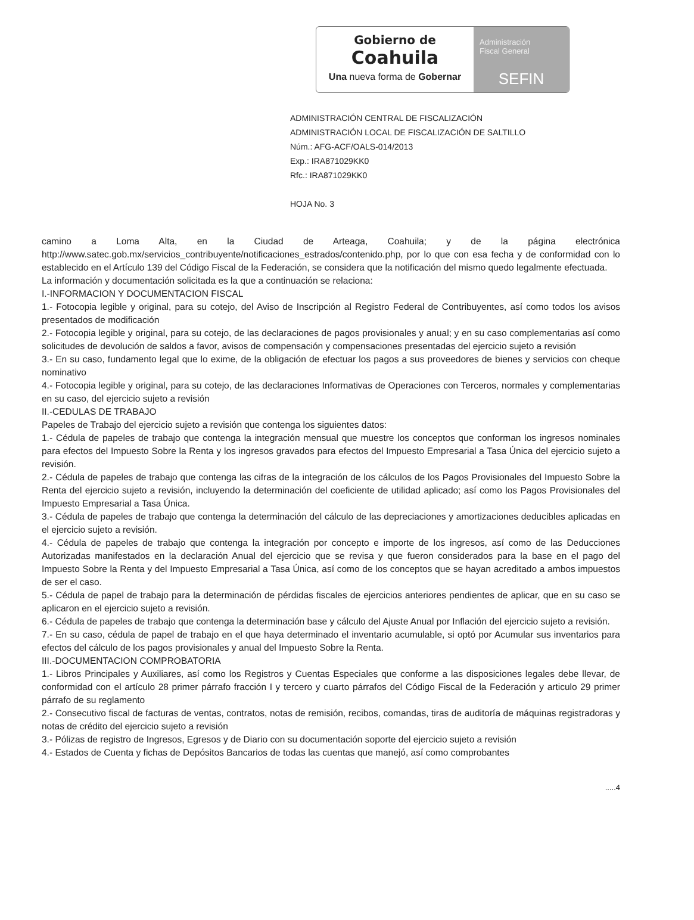Gobierno de
Coahuila
Una nueva forma de Gobernar
Administración
Fiscal General
SEFIN
ADMINISTRACIÓN CENTRAL DE FISCALIZACIÓN
ADMINISTRACIÓN LOCAL DE FISCALIZACIÓN DE SALTILLO
Núm.: AFG-ACF/OALS-014/2013
Exp.: IRA871029KK0
Rfc.: IRA871029KK0
HOJA No. 3
camino a Loma Alta, en la Ciudad de Arteaga, Coahuila; y de la página electrónica http://www.satec.gob.mx/servicios_contribuyente/notificaciones_estrados/contenido.php, por lo que con esa fecha y de conformidad con lo establecido en el Artículo 139 del Código Fiscal de la Federación, se considera que la notificación del mismo quedo legalmente efectuada.
La información y documentación solicitada es la que a continuación se relaciona:
I.-INFORMACION Y DOCUMENTACION FISCAL
1.- Fotocopia legible y original, para su cotejo, del Aviso de Inscripción al Registro Federal de Contribuyentes, así como todos los avisos presentados de modificación
2.- Fotocopia legible y original, para su cotejo, de las declaraciones de pagos provisionales y anual; y en su caso complementarias así como solicitudes de devolución de saldos a favor, avisos de compensación y compensaciones presentadas del ejercicio sujeto a revisión
3.- En su caso, fundamento legal que lo exime, de la obligación de efectuar los pagos a sus proveedores de bienes y servicios con cheque nominativo
4.- Fotocopia legible y original, para su cotejo, de las declaraciones Informativas de Operaciones con Terceros, normales y complementarias en su caso, del ejercicio sujeto a revisión
II.-CEDULAS DE TRABAJO
Papeles de Trabajo del ejercicio sujeto a revisión que contenga los siguientes datos:
1.- Cédula de papeles de trabajo que contenga la integración mensual que muestre los conceptos que conforman los ingresos nominales para efectos del Impuesto Sobre la Renta y los ingresos gravados para efectos del Impuesto Empresarial a Tasa Única del ejercicio sujeto a revisión.
2.- Cédula de papeles de trabajo que contenga las cifras de la integración de los cálculos de los Pagos Provisionales del Impuesto Sobre la Renta del ejercicio sujeto a revisión, incluyendo la determinación del coeficiente de utilidad aplicado; así como los Pagos Provisionales del Impuesto Empresarial a Tasa Única.
3.- Cédula de papeles de trabajo que contenga la determinación del cálculo de las depreciaciones y amortizaciones deducibles aplicadas en el ejercicio sujeto a revisión.
4.- Cédula de papeles de trabajo que contenga la integración por concepto e importe de los ingresos, así como de las Deducciones Autorizadas manifestados en la declaración Anual del ejercicio que se revisa y que fueron considerados para la base en el pago del Impuesto Sobre la Renta y del Impuesto Empresarial a Tasa Única, así como de los conceptos que se hayan acreditado a ambos impuestos de ser el caso.
5.- Cédula de papel de trabajo para la determinación de pérdidas fiscales de ejercicios anteriores pendientes de aplicar, que en su caso se aplicaron en el ejercicio sujeto a revisión.
6.- Cédula de papeles de trabajo que contenga la determinación base y cálculo del Ajuste Anual por Inflación del ejercicio sujeto a revisión.
7.- En su caso, cédula de papel de trabajo en el que haya determinado el inventario acumulable, si optó por Acumular sus inventarios para efectos del cálculo de los pagos provisionales y anual del Impuesto Sobre la Renta.
III.-DOCUMENTACION COMPROBATORIA
1.- Libros Principales y Auxiliares, así como los Registros y Cuentas Especiales que conforme a las disposiciones legales debe llevar, de conformidad con el artículo 28 primer párrafo fracción I y tercero y cuarto párrafos del Código Fiscal de la Federación y articulo 29 primer párrafo de su reglamento
2.- Consecutivo fiscal de facturas de ventas, contratos, notas de remisión, recibos, comandas, tiras de auditoría de máquinas registradoras y notas de crédito del ejercicio sujeto a revisión
3.- Pólizas de registro de Ingresos, Egresos y de Diario con su documentación soporte del ejercicio sujeto a revisión
4.- Estados de Cuenta y fichas de Depósitos Bancarios de todas las cuentas que manejó, así como comprobantes
.....4